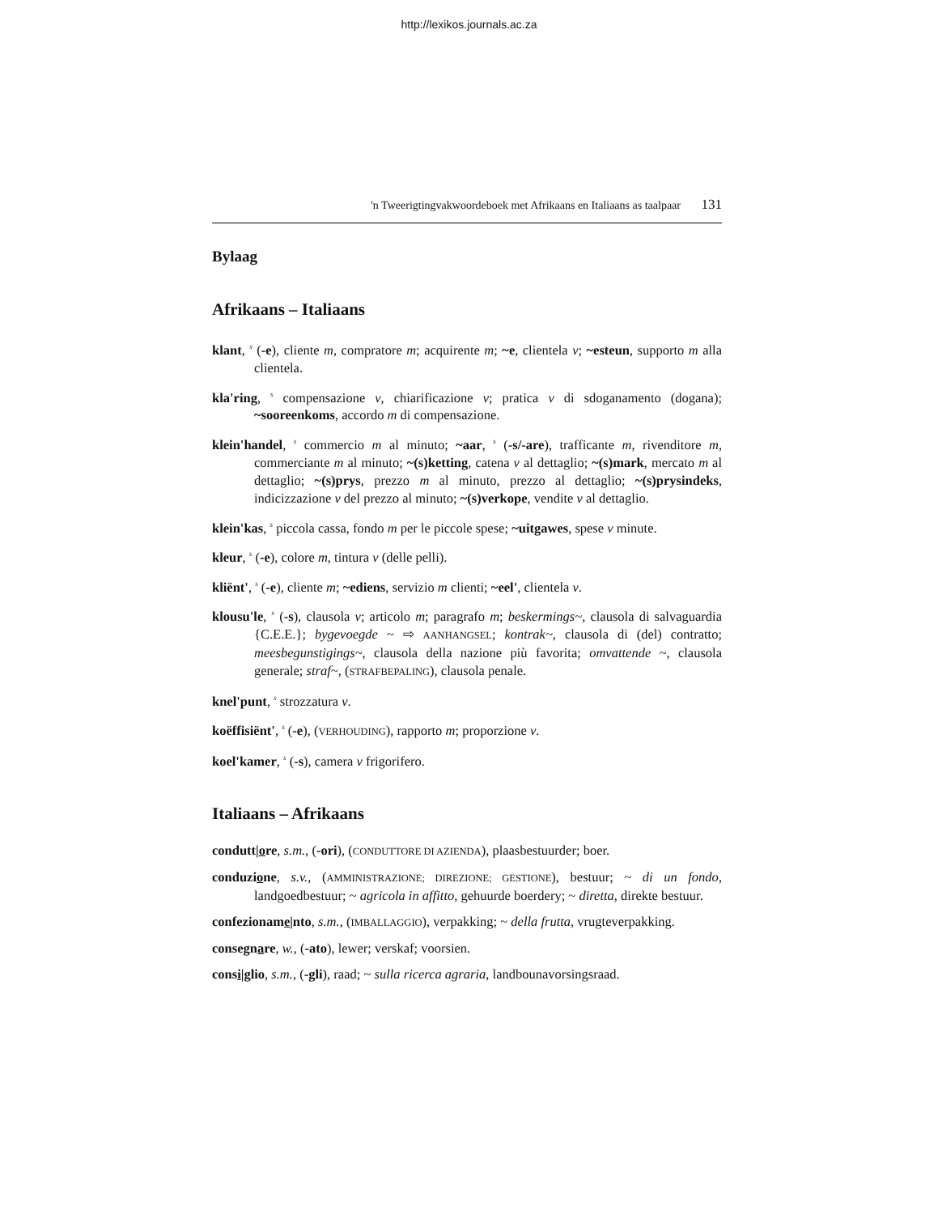http://lexikos.journals.ac.za
'n Tweerigtingvakwoordeboek met Afrikaans en Italiaans as taalpaar 131
Bylaag
Afrikaans – Italiaans
klant, <sup>s</sup> (-e), cliente m, compratore m; acquirente m; ~e, clientela v; ~esteun, supporto m alla clientela.
kla'ring, <sup>s</sup> compensazione v, chiarificazione v; pratica v di sdoganamento (dogana); ~sooreenkoms, accordo m di compensazione.
klein'handel, <sup>s</sup> commercio m al minuto; ~aar, <sup>s</sup> (-s/-are), trafficante m, rivenditore m, commerciante m al minuto; ~(s)ketting, catena v al dettaglio; ~(s)mark, mercato m al dettaglio; ~(s)prys, prezzo m al minuto, prezzo al dettaglio; ~(s)prysindeks, indicizzazione v del prezzo al minuto; ~(s)verkope, vendite v al dettaglio.
klein'kas, <sup>s</sup> piccola cassa, fondo m per le piccole spese; ~uitgawes, spese v minute.
kleur, <sup>s</sup> (-e), colore m, tintura v (delle pelli).
kliënt', <sup>s</sup> (-e), cliente m; ~ediens, servizio m clienti; ~eel', clientela v.
klousu'le, <sup>s</sup> (-s), clausola v; articolo m; paragrafo m; beskermings~, clausola di salvaguardia {C.E.E.}; bygevoegde ~ ⇨ AANHANGSEL; kontrak~, clausola di (del) contratto; meesbegunstigings~, clausola della nazione più favorita; omvattende ~, clausola generale; straf~, (STRAFBEPALING), clausola penale.
knel'punt, <sup>s</sup> strozzatura v.
koëffisiënt', <sup>s</sup> (-e), (VERHOUDING), rapporto m; proporzione v.
koel'kamer, <sup>s</sup> (-s), camera v frigorifero.
Italiaans – Afrikaans
condutt|ore, s.m., (-ori), (CONDUTTORE DI AZIENDA), plaasbestuurder; boer.
conduzione, s.v., (AMMINISTRAZIONE; DIREZIONE; GESTIONE), bestuur; ~ di un fondo, landgoedbestuur; ~ agricola in affitto, gehuurde boerdery; ~ diretta, direkte bestuur.
confezioname|nto, s.m., (IMBALLAGGIO), verpakking; ~ della frutta, vrugteverpakking.
consegnare, w., (-ato), lewer; verskaf; voorsien.
consi|glio, s.m., (-gli), raad; ~ sulla ricerca agraria, landbounavorsingsraad.